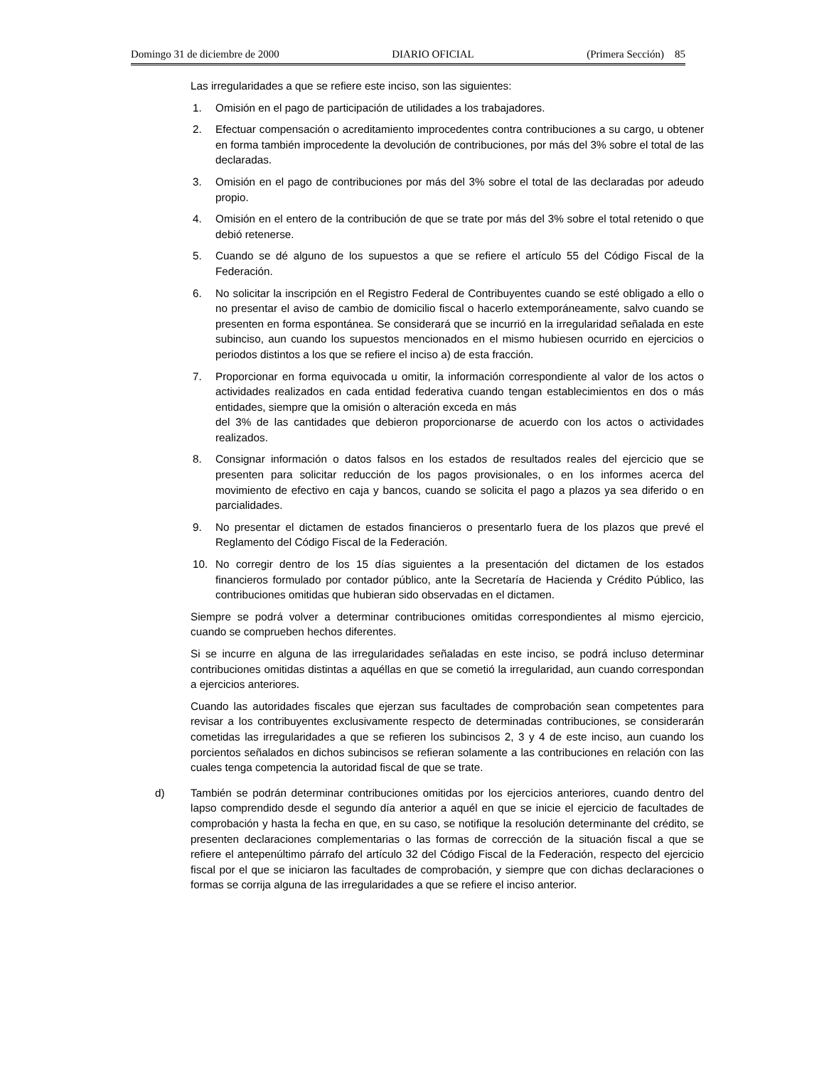Domingo 31 de diciembre de 2000 DIARIO OFICIAL (Primera Sección) 85
Las irregularidades a que se refiere este inciso, son las siguientes:
1. Omisión en el pago de participación de utilidades a los trabajadores.
2. Efectuar compensación o acreditamiento improcedentes contra contribuciones a su cargo, u obtener en forma también improcedente la devolución de contribuciones, por más del 3% sobre el total de las declaradas.
3. Omisión en el pago de contribuciones por más del 3% sobre el total de las declaradas por adeudo propio.
4. Omisión en el entero de la contribución de que se trate por más del 3% sobre el total retenido o que debió retenerse.
5. Cuando se dé alguno de los supuestos a que se refiere el artículo 55 del Código Fiscal de la Federación.
6. No solicitar la inscripción en el Registro Federal de Contribuyentes cuando se esté obligado a ello o no presentar el aviso de cambio de domicilio fiscal o hacerlo extemporáneamente, salvo cuando se presenten en forma espontánea. Se considerará que se incurrió en la irregularidad señalada en este subinciso, aun cuando los supuestos mencionados en el mismo hubiesen ocurrido en ejercicios o periodos distintos a los que se refiere el inciso a) de esta fracción.
7. Proporcionar en forma equivocada u omitir, la información correspondiente al valor de los actos o actividades realizados en cada entidad federativa cuando tengan establecimientos en dos o más entidades, siempre que la omisión o alteración exceda en más
del 3% de las cantidades que debieron proporcionarse de acuerdo con los actos o actividades realizados.
8. Consignar información o datos falsos en los estados de resultados reales del ejercicio que se presenten para solicitar reducción de los pagos provisionales, o en los informes acerca del movimiento de efectivo en caja y bancos, cuando se solicita el pago a plazos ya sea diferido o en parcialidades.
9. No presentar el dictamen de estados financieros o presentarlo fuera de los plazos que prevé el Reglamento del Código Fiscal de la Federación.
10. No corregir dentro de los 15 días siguientes a la presentación del dictamen de los estados financieros formulado por contador público, ante la Secretaría de Hacienda y Crédito Público, las contribuciones omitidas que hubieran sido observadas en el dictamen.
Siempre se podrá volver a determinar contribuciones omitidas correspondientes al mismo ejercicio, cuando se comprueben hechos diferentes.
Si se incurre en alguna de las irregularidades señaladas en este inciso, se podrá incluso determinar contribuciones omitidas distintas a aquéllas en que se cometió la irregularidad, aun cuando correspondan a ejercicios anteriores.
Cuando las autoridades fiscales que ejerzan sus facultades de comprobación sean competentes para revisar a los contribuyentes exclusivamente respecto de determinadas contribuciones, se considerarán cometidas las irregularidades a que se refieren los subincisos 2, 3 y 4 de este inciso, aun cuando los porcientos señalados en dichos subincisos se refieran solamente a las contribuciones en relación con las cuales tenga competencia la autoridad fiscal de que se trate.
d) También se podrán determinar contribuciones omitidas por los ejercicios anteriores, cuando dentro del lapso comprendido desde el segundo día anterior a aquél en que se inicie el ejercicio de facultades de comprobación y hasta la fecha en que, en su caso, se notifique la resolución determinante del crédito, se presenten declaraciones complementarias o las formas de corrección de la situación fiscal a que se refiere el antepenúltimo párrafo del artículo 32 del Código Fiscal de la Federación, respecto del ejercicio fiscal por el que se iniciaron las facultades de comprobación, y siempre que con dichas declaraciones o formas se corrija alguna de las irregularidades a que se refiere el inciso anterior.